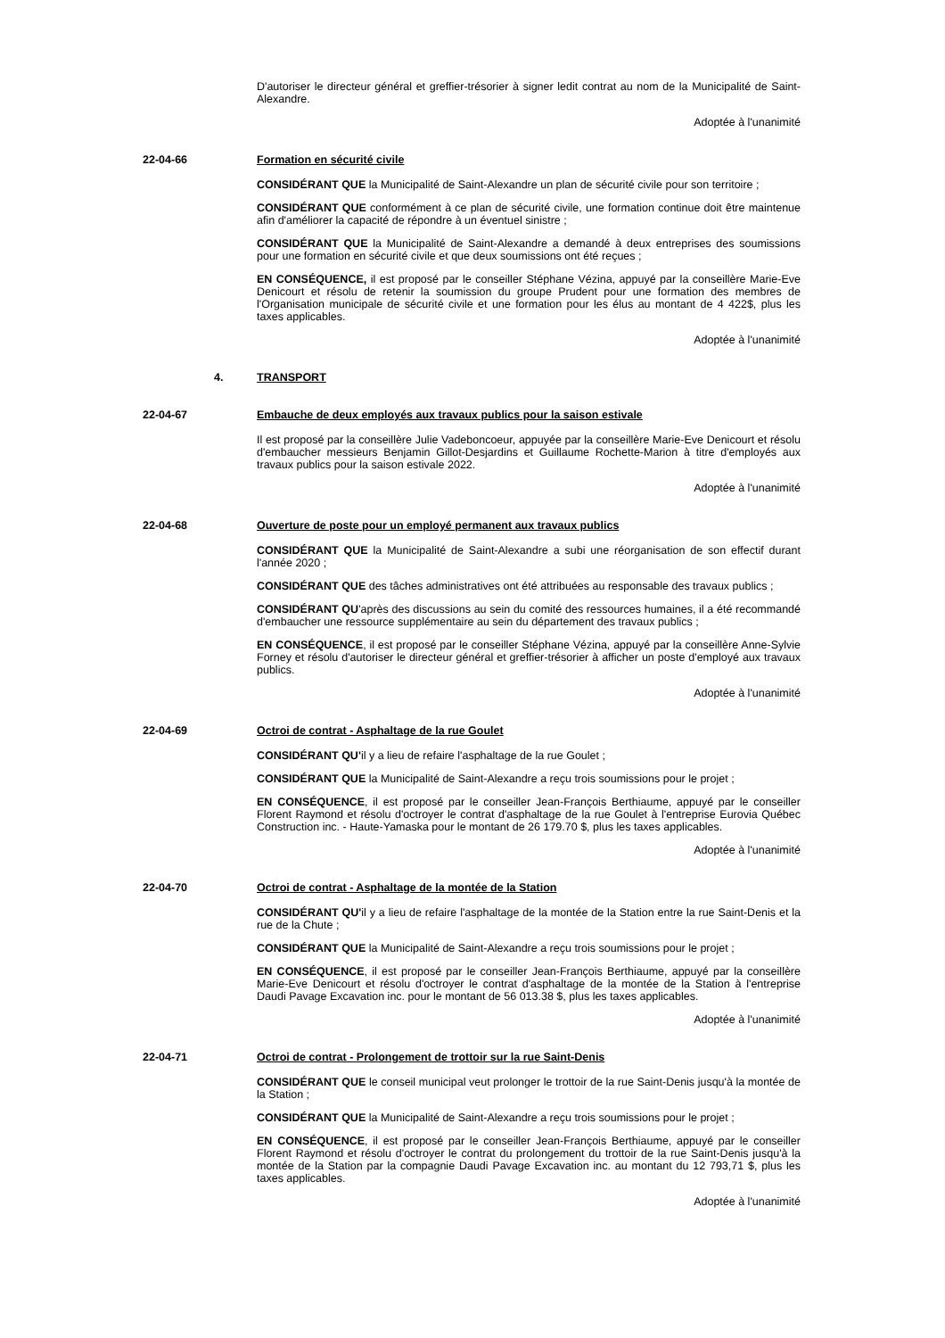D'autoriser le directeur général et greffier-trésorier à signer ledit contrat au nom de la Municipalité de Saint-Alexandre.
Adoptée à l'unanimité
22-04-66 Formation en sécurité civile
CONSIDÉRANT QUE la Municipalité de Saint-Alexandre un plan de sécurité civile pour son territoire ;
CONSIDÉRANT QUE conformément à ce plan de sécurité civile, une formation continue doit être maintenue afin d'améliorer la capacité de répondre à un éventuel sinistre ;
CONSIDÉRANT QUE la Municipalité de Saint-Alexandre a demandé à deux entreprises des soumissions pour une formation en sécurité civile et que deux soumissions ont été reçues ;
EN CONSÉQUENCE, il est proposé par le conseiller Stéphane Vézina, appuyé par la conseillère Marie-Eve Denicourt et résolu de retenir la soumission du groupe Prudent pour une formation des membres de l'Organisation municipale de sécurité civile et une formation pour les élus au montant de 4 422$, plus les taxes applicables.
Adoptée à l'unanimité
4. TRANSPORT
22-04-67 Embauche de deux employés aux travaux publics pour la saison estivale
Il est proposé par la conseillère Julie Vadeboncoeur, appuyée par la conseillère Marie-Eve Denicourt et résolu d'embaucher messieurs Benjamin Gillot-Desjardins et Guillaume Rochette-Marion à titre d'employés aux travaux publics pour la saison estivale 2022.
Adoptée à l'unanimité
22-04-68 Ouverture de poste pour un employé permanent aux travaux publics
CONSIDÉRANT QUE la Municipalité de Saint-Alexandre a subi une réorganisation de son effectif durant l'année 2020 ;
CONSIDÉRANT QUE des tâches administratives ont été attribuées au responsable des travaux publics ;
CONSIDÉRANT QU'après des discussions au sein du comité des ressources humaines, il a été recommandé d'embaucher une ressource supplémentaire au sein du département des travaux publics ;
EN CONSÉQUENCE, il est proposé par le conseiller Stéphane Vézina, appuyé par la conseillère Anne-Sylvie Forney et résolu d'autoriser le directeur général et greffier-trésorier à afficher un poste d'employé aux travaux publics.
Adoptée à l'unanimité
22-04-69 Octroi de contrat - Asphaltage de la rue Goulet
CONSIDÉRANT QU'il y a lieu de refaire l'asphaltage de la rue Goulet ;
CONSIDÉRANT QUE la Municipalité de Saint-Alexandre a reçu trois soumissions pour le projet ;
EN CONSÉQUENCE, il est proposé par le conseiller Jean-François Berthiaume, appuyé par le conseiller Florent Raymond et résolu d'octroyer le contrat d'asphaltage de la rue Goulet à l'entreprise Eurovia Québec Construction inc. - Haute-Yamaska pour le montant de 26 179.70 $, plus les taxes applicables.
Adoptée à l'unanimité
22-04-70 Octroi de contrat - Asphaltage de la montée de la Station
CONSIDÉRANT QU'il y a lieu de refaire l'asphaltage de la montée de la Station entre la rue Saint-Denis et la rue de la Chute ;
CONSIDÉRANT QUE la Municipalité de Saint-Alexandre a reçu trois soumissions pour le projet ;
EN CONSÉQUENCE, il est proposé par le conseiller Jean-François Berthiaume, appuyé par la conseillère Marie-Eve Denicourt et résolu d'octroyer le contrat d'asphaltage de la montée de la Station à l'entreprise Daudi Pavage Excavation inc. pour le montant de 56 013.38 $, plus les taxes applicables.
Adoptée à l'unanimité
22-04-71 Octroi de contrat - Prolongement de trottoir sur la rue Saint-Denis
CONSIDÉRANT QUE le conseil municipal veut prolonger le trottoir de la rue Saint-Denis jusqu'à la montée de la Station ;
CONSIDÉRANT QUE la Municipalité de Saint-Alexandre a reçu trois soumissions pour le projet ;
EN CONSÉQUENCE, il est proposé par le conseiller Jean-François Berthiaume, appuyé par le conseiller Florent Raymond et résolu d'octroyer le contrat du prolongement du trottoir de la rue Saint-Denis jusqu'à la montée de la Station par la compagnie Daudi Pavage Excavation inc. au montant du 12 793,71 $, plus les taxes applicables.
Adoptée à l'unanimité